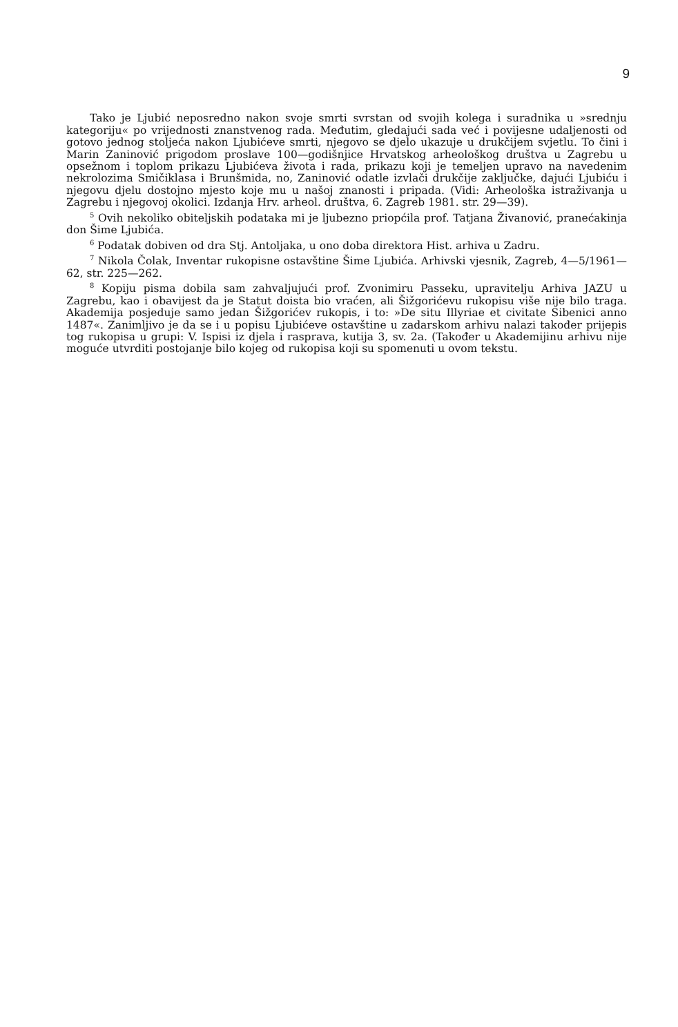9
Tako je Ljubić neposredno nakon svoje smrti svrstan od svojih kolega i suradnika u »srednju kategoriju« po vrijednosti znanstvenog rada. Međutim, gledajući sada već i povijesne udaljenosti od gotovo jednog stoljeća nakon Ljubićeve smrti, njegovo se djelo ukazuje u drukčijem svjetlu. To čini i Marin Zaninović prigodom proslave 100—godišnjice Hrvatskog arheološkog društva u Zagrebu u opsežnom i toplom prikazu Ljubićeva života i rada, prikazu koji je temeljen upravo na navedenim nekrolozima Smičiklasa i Brunšmida, no, Zaninović odatle izvlači drukčije zaključke, dajući Ljubiću i njegovu djelu dostojno mjesto koje mu u našoj znanosti i pripada. (Vidi: Arheološka istraživanja u Zagrebu i njegovoj okolici. Izdanja Hrv. arheol. društva, 6. Zagreb 1981. str. 29—39).
<sup>5</sup> Ovih nekoliko obiteljskih podataka mi je ljubezno priopćila prof. Tatjana Živanović, pranećakinja don Šime Ljubića.
<sup>6</sup> Podatak dobiven od dra Stj. Antoljaka, u ono doba direktora Hist. arhiva u Zadru.
<sup>7</sup> Nikola Čolak, Inventar rukopisne ostavštine Šime Ljubića. Arhivski vjesnik, Zagreb, 4—5/1961—62, str. 225—262.
<sup>8</sup> Kopiju pisma dobila sam zahvaljujući prof. Zvonimiru Passeku, upravitelju Arhiva JAZU u Zagrebu, kao i obavijest da je Statut doista bio vraćen, ali Šižgorićevu rukopisu više nije bilo traga. Akademija posjeduje samo jedan Šižgorićev rukopis, i to: »De situ Illyriae et civitate Sibenici anno 1487«. Zanimljivo je da se i u popisu Ljubićeve ostavštine u zadarskom arhivu nalazi također prijepis tog rukopisa u grupi: V. Ispisi iz djela i rasprava, kutija 3, sv. 2a. (Također u Akademijinu arhivu nije moguće utvrditi postojanje bilo kojeg od rukopisa koji su spomenuti u ovom tekstu.